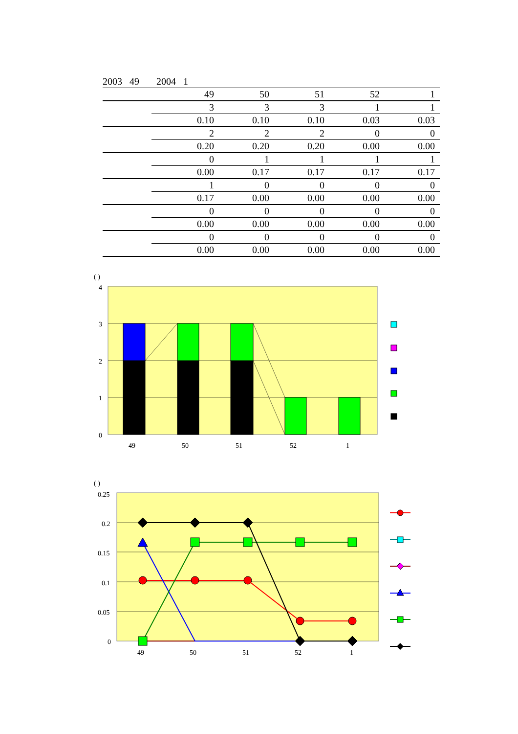2003 49 2004 1
| | | 49 | 50 | 51 | 52 | 1 |
| --- | --- | --- | --- | --- | --- | --- |
| | | 3 | 3 | 3 | 1 | 1 |
| | | 0.10 | 0.10 | 0.10 | 0.03 | 0.03 |
| | | 2 | 2 | 2 | 0 | 0 |
| | | 0.20 | 0.20 | 0.20 | 0.00 | 0.00 |
| | | 0 | 1 | 1 | 1 | 1 |
| | | 0.00 | 0.17 | 0.17 | 0.17 | 0.17 |
| | | 1 | 0 | 0 | 0 | 0 |
| | | 0.17 | 0.00 | 0.00 | 0.00 | 0.00 |
| | | 0 | 0 | 0 | 0 | 0 |
| | | 0.00 | 0.00 | 0.00 | 0.00 | 0.00 |
| | | 0 | 0 | 0 | 0 | 0 |
| | | 0.00 | 0.00 | 0.00 | 0.00 | 0.00 |
( )
4
3
2
1
0
49
50
51
52
1
( )
0.25
0.2
0.15
0.1
0.05
0
49
50
51
52
1